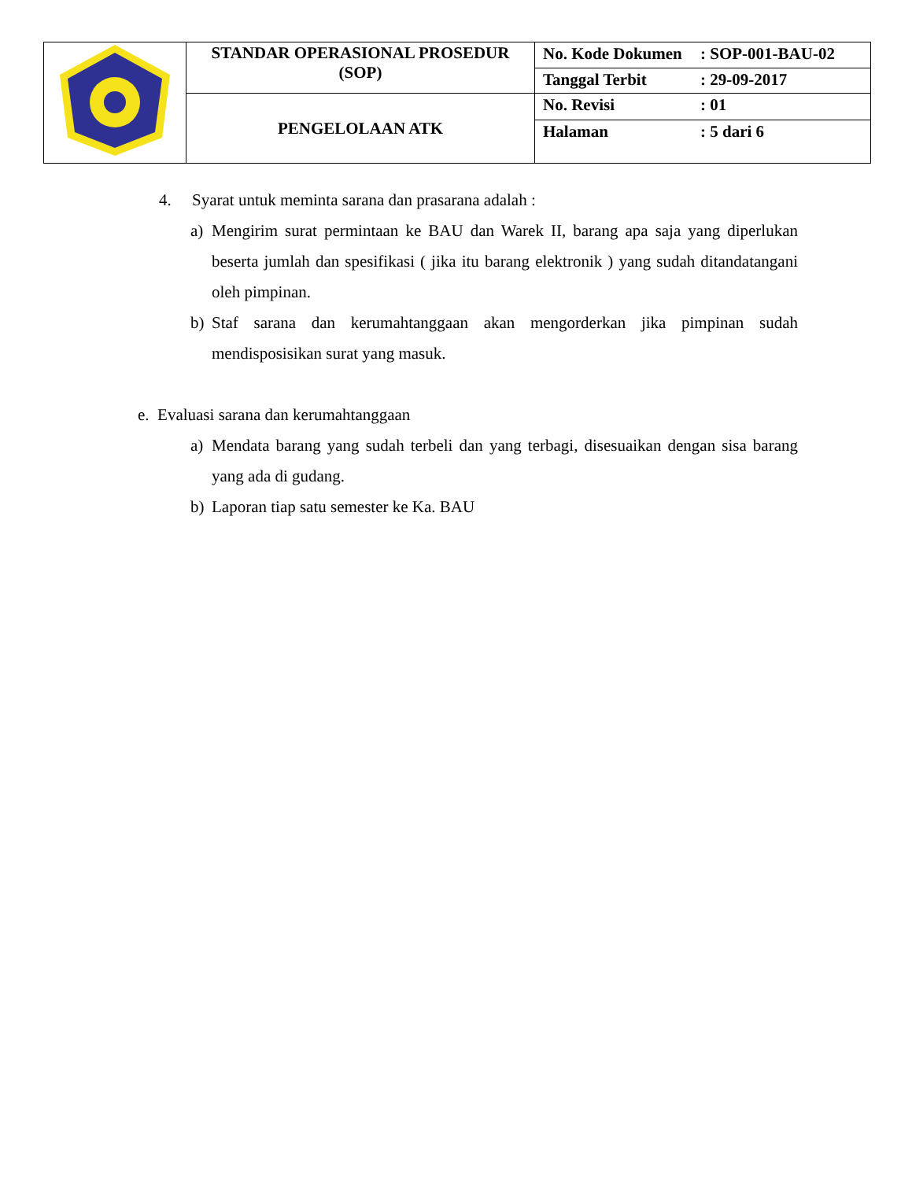| | STANDAR OPERASIONAL PROSEDUR (SOP) | No. Kode Dokumen : SOP-001-BAU-02 |
| | | Tanggal Terbit : 29-09-2017 |
| | PENGELOLAAN ATK | No. Revisi : 01 |
| | | Halaman : 5 dari 6 |
4. Syarat untuk meminta sarana dan prasarana adalah :
a) Mengirim surat permintaan ke BAU dan Warek II, barang apa saja yang diperlukan beserta jumlah dan spesifikasi ( jika itu barang elektronik ) yang sudah ditandatangani oleh pimpinan.
b) Staf sarana dan kerumahtanggaan akan mengorderkan jika pimpinan sudah mendisposisikan surat yang masuk.
e. Evaluasi sarana dan kerumahtanggaan
a) Mendata barang yang sudah terbeli dan yang terbagi, disesuaikan dengan sisa barang yang ada di gudang.
b) Laporan tiap satu semester ke Ka. BAU